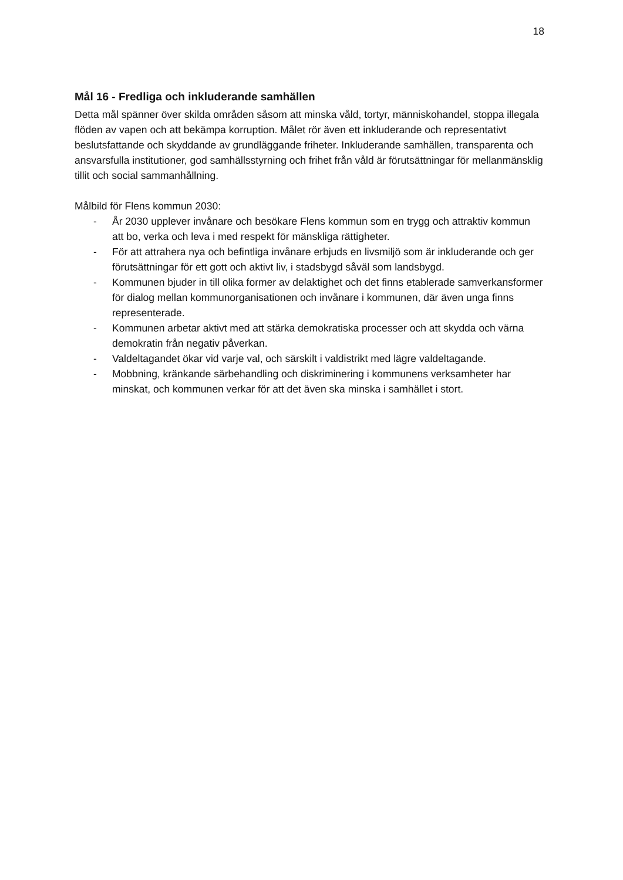18
Mål 16 - Fredliga och inkluderande samhällen
Detta mål spänner över skilda områden såsom att minska våld, tortyr, människohandel, stoppa illegala flöden av vapen och att bekämpa korruption. Målet rör även ett inkluderande och representativt beslutsfattande och skyddande av grundläggande friheter. Inkluderande samhällen, transparenta och ansvarsfulla institutioner, god samhällsstyrning och frihet från våld är förutsättningar för mellanmänsklig tillit och social sammanhållning.
Målbild för Flens kommun 2030:
- År 2030 upplever invånare och besökare Flens kommun som en trygg och attraktiv kommun att bo, verka och leva i med respekt för mänskliga rättigheter.
- För att attrahera nya och befintliga invånare erbjuds en livsmiljö som är inkluderande och ger förutsättningar för ett gott och aktivt liv, i stadsbygd såväl som landsbygd.
- Kommunen bjuder in till olika former av delaktighet och det finns etablerade samverkansformer för dialog mellan kommunorganisationen och invånare i kommunen, där även unga finns representerade.
- Kommunen arbetar aktivt med att stärka demokratiska processer och att skydda och värna demokratin från negativ påverkan.
- Valdeltagandet ökar vid varje val, och särskilt i valdistrikt med lägre valdeltagande.
- Mobbning, kränkande särbehandling och diskriminering i kommunens verksamheter har minskat, och kommunen verkar för att det även ska minska i samhället i stort.